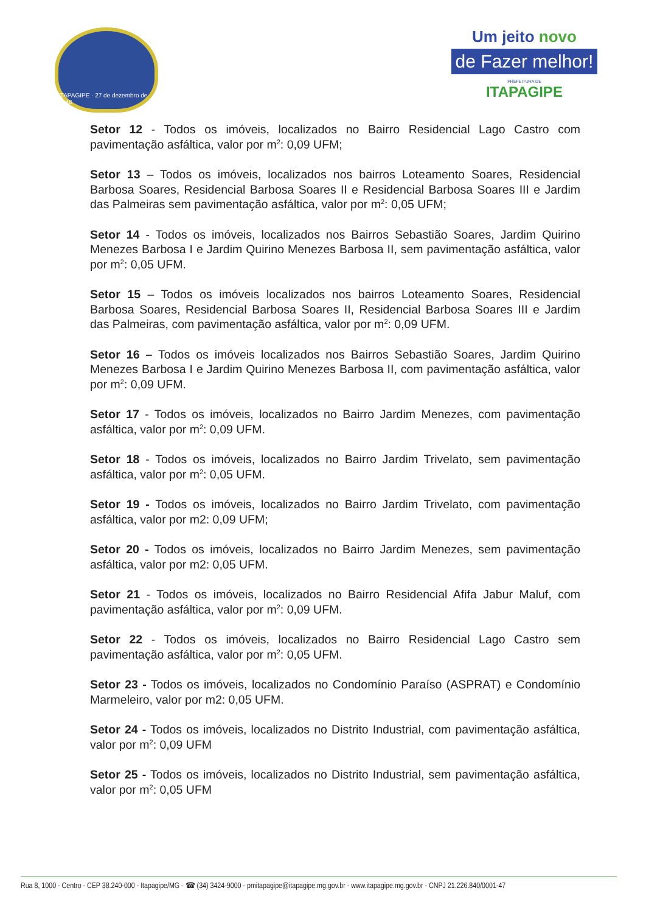ITAPAGIPE · 27 de dezembro de 1948
Um jeito novo
de Fazer melhor!
PREFEITURA DE
ITAPAGIPE
Setor 12 - Todos os imóveis, localizados no Bairro Residencial Lago Castro com pavimentação asfáltica, valor por m<sup>2</sup>: 0,09 UFM;
Setor 13 – Todos os imóveis, localizados nos bairros Loteamento Soares, Residencial Barbosa Soares, Residencial Barbosa Soares II e Residencial Barbosa Soares III e Jardim das Palmeiras sem pavimentação asfáltica, valor por m<sup>2</sup>: 0,05 UFM;
Setor 14 - Todos os imóveis, localizados nos Bairros Sebastião Soares, Jardim Quirino Menezes Barbosa I e Jardim Quirino Menezes Barbosa II, sem pavimentação asfáltica, valor por m<sup>2</sup>: 0,05 UFM.
Setor 15 – Todos os imóveis localizados nos bairros Loteamento Soares, Residencial Barbosa Soares, Residencial Barbosa Soares II, Residencial Barbosa Soares III e Jardim das Palmeiras, com pavimentação asfáltica, valor por m<sup>2</sup>: 0,09 UFM.
Setor 16 – Todos os imóveis localizados nos Bairros Sebastião Soares, Jardim Quirino Menezes Barbosa I e Jardim Quirino Menezes Barbosa II, com pavimentação asfáltica, valor por m<sup>2</sup>: 0,09 UFM.
Setor 17 - Todos os imóveis, localizados no Bairro Jardim Menezes, com pavimentação asfáltica, valor por m<sup>2</sup>: 0,09 UFM.
Setor 18 - Todos os imóveis, localizados no Bairro Jardim Trivelato, sem pavimentação asfáltica, valor por m<sup>2</sup>: 0,05 UFM.
Setor 19 - Todos os imóveis, localizados no Bairro Jardim Trivelato, com pavimentação asfáltica, valor por m2: 0,09 UFM;
Setor 20 - Todos os imóveis, localizados no Bairro Jardim Menezes, sem pavimentação asfáltica, valor por m2: 0,05 UFM.
Setor 21 - Todos os imóveis, localizados no Bairro Residencial Afifa Jabur Maluf, com pavimentação asfáltica, valor por m<sup>2</sup>: 0,09 UFM.
Setor 22 - Todos os imóveis, localizados no Bairro Residencial Lago Castro sem pavimentação asfáltica, valor por m<sup>2</sup>: 0,05 UFM.
Setor 23 - Todos os imóveis, localizados no Condomínio Paraíso (ASPRAT) e Condomínio Marmeleiro, valor por m2: 0,05 UFM.
Setor 24 - Todos os imóveis, localizados no Distrito Industrial, com pavimentação asfáltica, valor por m<sup>2</sup>: 0,09 UFM
Setor 25 - Todos os imóveis, localizados no Distrito Industrial, sem pavimentação asfáltica, valor por m<sup>2</sup>: 0,05 UFM
Rua 8, 1000 - Centro - CEP 38.240-000 - Itapagipe/MG - ☎ (34) 3424-9000 - pmitapagipe@itapagipe.mg.gov.br - www.itapagipe.mg.gov.br - CNPJ 21.226.840/0001-47